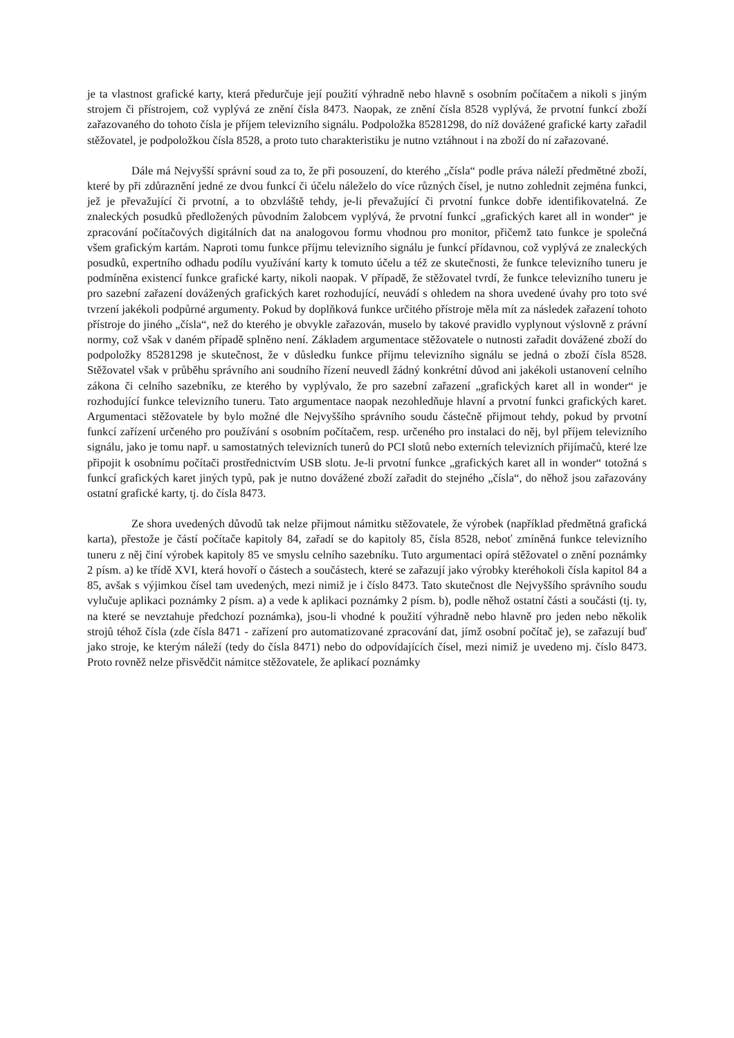je ta vlastnost grafické karty, která předurčuje její použití výhradně nebo hlavně s osobním počítačem a nikoli s jiným strojem či přístrojem, což vyplývá ze znění čísla 8473. Naopak, ze znění čísla 8528 vyplývá, že prvotní funkcí zboží zařazovaného do tohoto čísla je příjem televizního signálu. Podpoložka 85281298, do níž dovážené grafické karty zařadil stěžovatel, je podpoložkou čísla 8528, a proto tuto charakteristiku je nutno vztáhnout i na zboží do ní zařazované.
Dále má Nejvyšší správní soud za to, že při posouzení, do kterého „čísla“ podle práva náleží předmětné zboží, které by při zdůraznění jedné ze dvou funkcí či účelu náleželo do více různých čísel, je nutno zohlednit zejména funkci, jež je převažující či prvotní, a to obzvláště tehdy, je-li převažující či prvotní funkce dobře identifikovatelná. Ze znaleckých posudků předložených původním žalobcem vyplývá, že prvotní funkcí „grafických karet all in wonder“ je zpracování počítačových digitálních dat na analogovou formu vhodnou pro monitor, přičemž tato funkce je společná všem grafickým kartám. Naproti tomu funkce příjmu televizního signálu je funkcí přídavnou, což vyplývá ze znaleckých posudků, expertního odhadu podílu využívání karty k tomuto účelu a též ze skutečnosti, že funkce televizního tuneru je podmíněna existencí funkce grafické karty, nikoli naopak. V případě, že stěžovatel tvrdí, že funkce televizního tuneru je pro sazební zařazení dovážených grafických karet rozhodující, neuvádí s ohledem na shora uvedené úvahy pro toto své tvrzení jakékoli podpůrné argumenty. Pokud by doplňková funkce určitého přístroje měla mít za následek zařazení tohoto přístroje do jiného „čísla“, než do kterého je obvykle zařazován, muselo by takové pravidlo vyplynout výslovně z právní normy, což však v daném případě splněno není. Základem argumentace stěžovatele o nutnosti zařadit dovážené zboží do podpoložky 85281298 je skutečnost, že v důsledku funkce příjmu televizního signálu se jedná o zboží čísla 8528. Stěžovatel však v průběhu správního ani soudního řízení neuvedl žádný konkrétní důvod ani jakékoli ustanovení celního zákona či celního sazebníku, ze kterého by vyplývalo, že pro sazební zařazení „grafických karet all in wonder“ je rozhodující funkce televizního tuneru. Tato argumentace naopak nezohledňuje hlavní a prvotní funkci grafických karet. Argumentaci stěžovatele by bylo možné dle Nejvyššího správního soudu částečně přijmout tehdy, pokud by prvotní funkcí zařízení určeného pro používání s osobním počítačem, resp. určeného pro instalaci do něj, byl příjem televizního signálu, jako je tomu např. u samostatných televizních tunerů do PCI slotů nebo externích televizních přijímačů, které lze připojit k osobnímu počítači prostřednictvím USB slotu. Je-li prvotní funkce „grafických karet all in wonder“ totožná s funkcí grafických karet jiných typů, pak je nutno dovážené zboží zařadit do stejného „čísla“, do něhož jsou zařazovány ostatní grafické karty, tj. do čísla 8473.
Ze shora uvedených důvodů tak nelze přijmout námitku stěžovatele, že výrobek (například předmětná grafická karta), přestože je částí počítače kapitoly 84, zařadí se do kapitoly 85, čísla 8528, neboť zmíněná funkce televizního tuneru z něj činí výrobek kapitoly 85 ve smyslu celního sazebníku. Tuto argumentaci opírá stěžovatel o znění poznámky 2 písm. a) ke třídě XVI, která hovoří o částech a součástech, které se zařazují jako výrobky kteréhokoli čísla kapitol 84 a 85, avšak s výjimkou čísel tam uvedených, mezi nimiž je i číslo 8473. Tato skutečnost dle Nejvyššího správního soudu vylučuje aplikaci poznámky 2 písm. a) a vede k aplikaci poznámky 2 písm. b), podle něhož ostatní části a součásti (tj. ty, na které se nevztahuje předchozí poznámka), jsou-li vhodné k použití výhradně nebo hlavně pro jeden nebo několik strojů téhož čísla (zde čísla 8471 - zařízení pro automatizované zpracování dat, jímž osobní počítač je), se zařazují buď jako stroje, ke kterým náleží (tedy do čísla 8471) nebo do odpovídajících čísel, mezi nimiž je uvedeno mj. číslo 8473. Proto rovněž nelze přisvědčit námitce stěžovatele, že aplikací poznámky